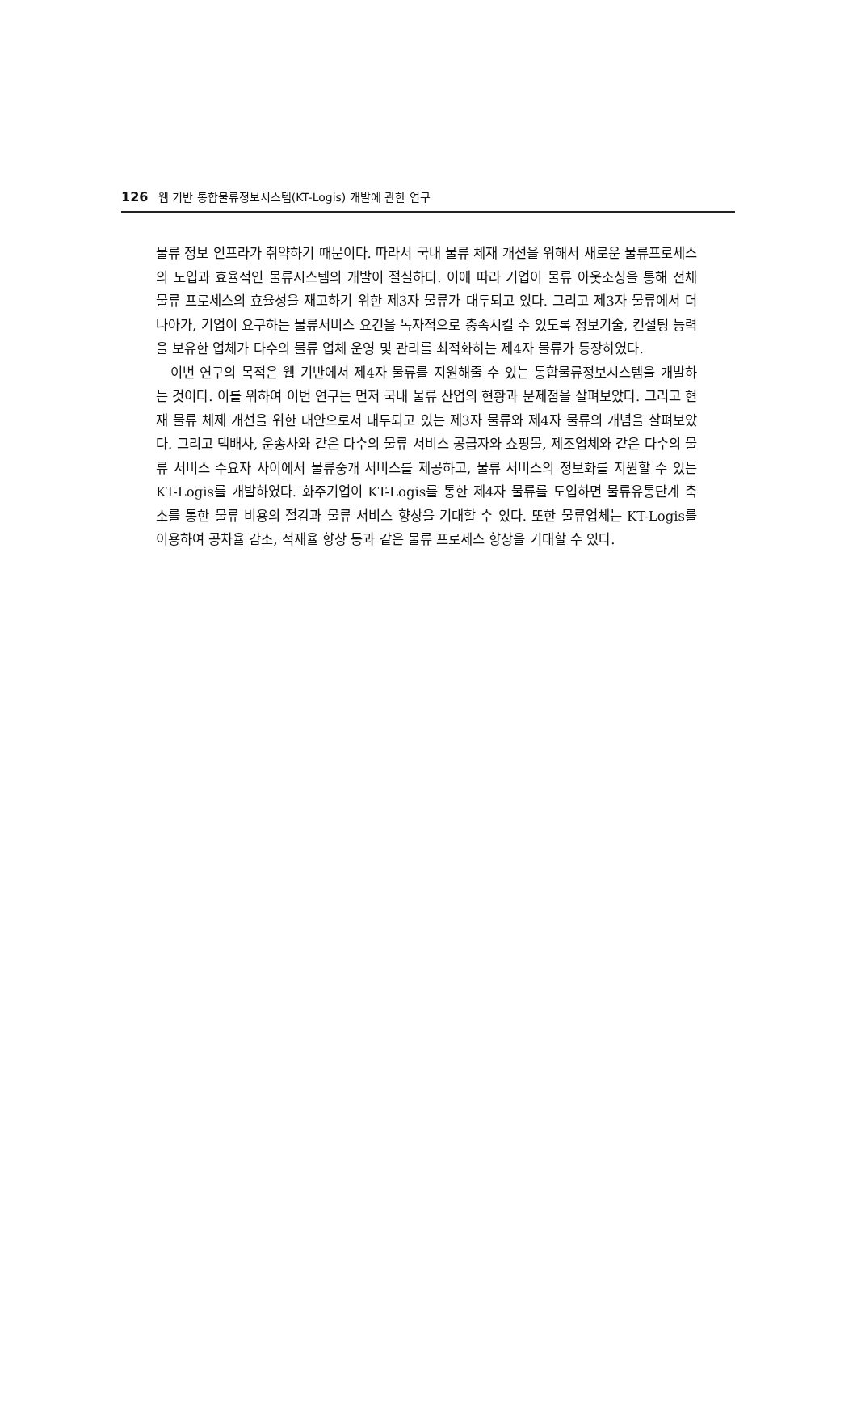126 웹 기반 통합물류정보시스템(KT-Logis) 개발에 관한 연구
물류 정보 인프라가 취약하기 때문이다. 따라서 국내 물류 체재 개선을 위해서 새로운 물류프로세스의 도입과 효율적인 물류시스템의 개발이 절실하다. 이에 따라 기업이 물류 아웃소싱을 통해 전체 물류 프로세스의 효율성을 재고하기 위한 제3자 물류가 대두되고 있다. 그리고 제3자 물류에서 더 나아가, 기업이 요구하는 물류서비스 요건을 독자적으로 충족시킬 수 있도록 정보기술, 컨설팅 능력을 보유한 업체가 다수의 물류 업체 운영 및 관리를 최적화하는 제4자 물류가 등장하였다.
이번 연구의 목적은 웹 기반에서 제4자 물류를 지원해줄 수 있는 통합물류정보시스템을 개발하는 것이다. 이를 위하여 이번 연구는 먼저 국내 물류 산업의 현황과 문제점을 살펴보았다. 그리고 현재 물류 체제 개선을 위한 대안으로서 대두되고 있는 제3자 물류와 제4자 물류의 개념을 살펴보았다. 그리고 택배사, 운송사와 같은 다수의 물류 서비스 공급자와 쇼핑몰, 제조업체와 같은 다수의 물류 서비스 수요자 사이에서 물류중개 서비스를 제공하고, 물류 서비스의 정보화를 지원할 수 있는 KT-Logis를 개발하였다. 화주기업이 KT-Logis를 통한 제4자 물류를 도입하면 물류유통단계 축소를 통한 물류 비용의 절감과 물류 서비스 향상을 기대할 수 있다. 또한 물류업체는 KT-Logis를 이용하여 공차율 감소, 적재율 향상 등과 같은 물류 프로세스 향상을 기대할 수 있다.